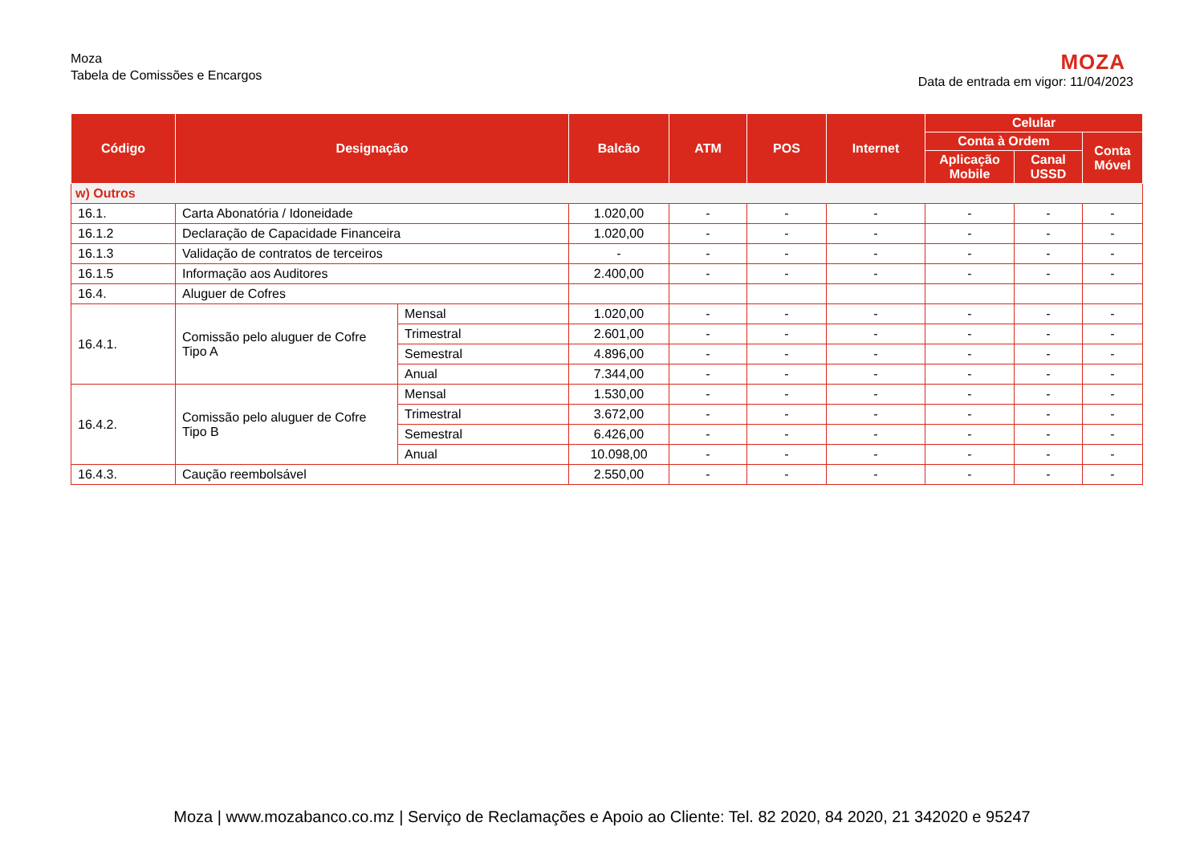Moza
Tabela de Comissões e Encargos
MOZA
Data de entrada em vigor: 11/04/2023
| Código | Designação | | Balcão | ATM | POS | Internet | Celular | | |
| --- | --- | --- | --- | --- | --- | --- | --- | --- | --- |
| | | | | | | | Conta à Ordem | | Conta Móvel |
| | | | | | | | Aplicação Mobile | Canal USSD | |
| w) Outros | | | | | | | | | |
| 16.1. | Carta Abonatória / Idoneidade | | 1.020,00 | - | - | - | - | - | - |
| 16.1.2 | Declaração de Capacidade Financeira | | 1.020,00 | - | - | - | - | - | - |
| 16.1.3 | Validação de contratos de terceiros | | - | - | - | - | - | - | - |
| 16.1.5 | Informação aos Auditores | | 2.400,00 | - | - | - | - | - | - |
| 16.4. | Aluguer de Cofres | | | | | | | | |
| 16.4.1. | Comissão pelo aluguer de Cofre Tipo A | Mensal | 1.020,00 | - | - | - | - | - | - |
| | | Trimestral | 2.601,00 | - | - | - | - | - | - |
| | | Semestral | 4.896,00 | - | - | - | - | - | - |
| | | Anual | 7.344,00 | - | - | - | - | - | - |
| 16.4.2. | Comissão pelo aluguer de Cofre Tipo B | Mensal | 1.530,00 | - | - | - | - | - | - |
| | | Trimestral | 3.672,00 | - | - | - | - | - | - |
| | | Semestral | 6.426,00 | - | - | - | - | - | - |
| | | Anual | 10.098,00 | - | - | - | - | - | - |
| 16.4.3. | Caução reembolsável | | 2.550,00 | - | - | - | - | - | - |
Moza | www.mozabanco.co.mz | Serviço de Reclamações e Apoio ao Cliente: Tel. 82 2020, 84 2020, 21 342020 e 95247